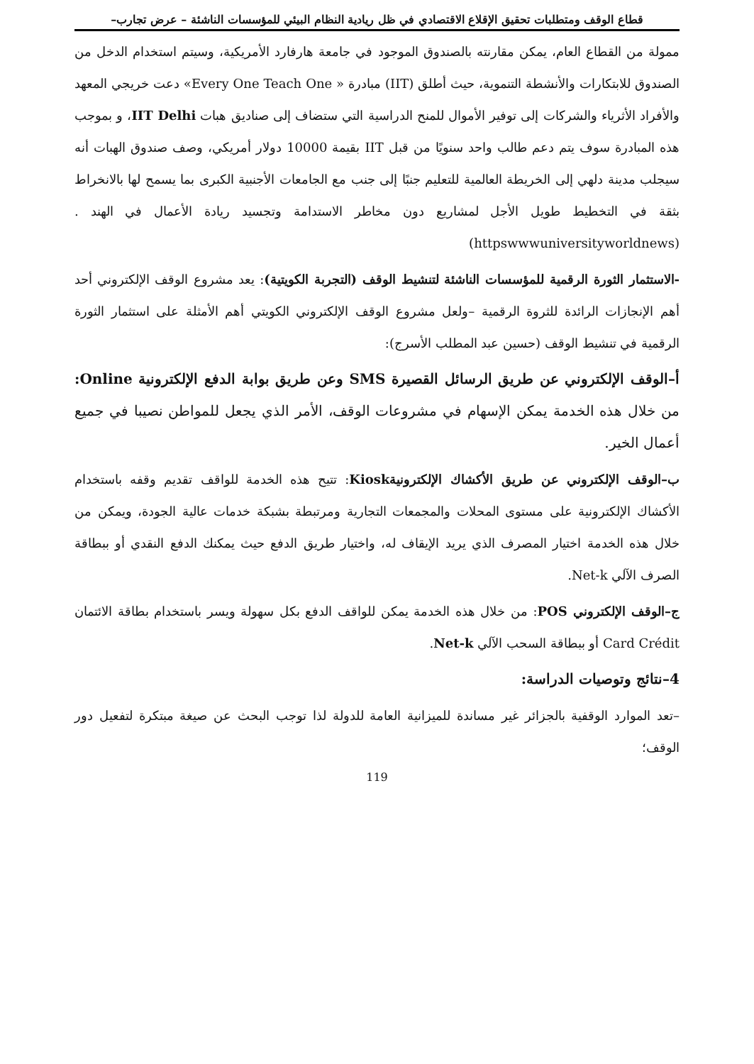قطاع الوقف ومتطلبات تحقيق الإقلاع الاقتصادي في ظل ريادية النظام البيئي للمؤسسات الناشئة – عرض تجارب–
ممولة من القطاع العام، يمكن مقارنته بالصندوق الموجود في جامعة هارفارد الأمريكية، وسيتم استخدام الدخل من الصندوق للابتكارات والأنشطة التنموية، حيث أطلق (IIT) مبادرة « Every One Teach One» دعت خريجي المعهد والأفراد الأثرياء والشركات إلى توفير الأموال للمنح الدراسية التي ستضاف إلى صناديق هبات IIT Delhi، و بموجب هذه المبادرة سوف يتم دعم طالب واحد سنويًا من قبل IIT بقيمة 10000 دولار أمريكي، وصف صندوق الهبات أنه سيجلب مدينة دلهي إلى الخريطة العالمية للتعليم جنبًا إلى جنب مع الجامعات الأجنبية الكبرى بما يسمح لها بالانخراط بثقة في التخطيط طويل الأجل لمشاريع دون مخاطر الاستدامة وتجسيد ريادة الأعمال في الهند .(httpswwwuniversityworldnews)
-الاستثمار الثورة الرقمية للمؤسسات الناشئة لتنشيط الوقف (التجربة الكويتية): يعد مشروع الوقف الإلكتروني أحد أهم الإنجازات الرائدة للثروة الرقمية –ولعل مشروع الوقف الإلكتروني الكويتي أهم الأمثلة على استثمار الثورة الرقمية في تنشيط الوقف (حسين عبد المطلب الأسرج):
أ–الوقف الإلكتروني عن طريق الرسائل القصيرة SMS وعن طريق بوابة الدفع الإلكترونية Online: من خلال هذه الخدمة يمكن الإسهام في مشروعات الوقف، الأمر الذي يجعل للمواطن نصيبا في جميع أعمال الخير.
ب–الوقف الإلكتروني عن طريق الأكشاك الإلكترونيةKiosk: تتيح هذه الخدمة للواقف تقديم وقفه باستخدام الأكشاك الإلكترونية على مستوى المحلات والمجمعات التجارية ومرتبطة بشبكة خدمات عالية الجودة، ويمكن من خلال هذه الخدمة اختيار المصرف الذي يريد الإيقاف له، واختيار طريق الدفع حيث يمكنك الدفع النقدي أو ببطاقة الصرف الآلي Net-k.
ج–الوقف الإلكتروني POS: من خلال هذه الخدمة يمكن للواقف الدفع بكل سهولة ويسر باستخدام بطاقة الائتمان Card Crédit أو ببطاقة السحب الآلي Net-k.
4–نتائج وتوصيات الدراسة:
–تعد الموارد الوقفية بالجزائر غير مساندة للميزانية العامة للدولة لذا توجب البحث عن صيغة مبتكرة لتفعيل دور الوقف؛
119